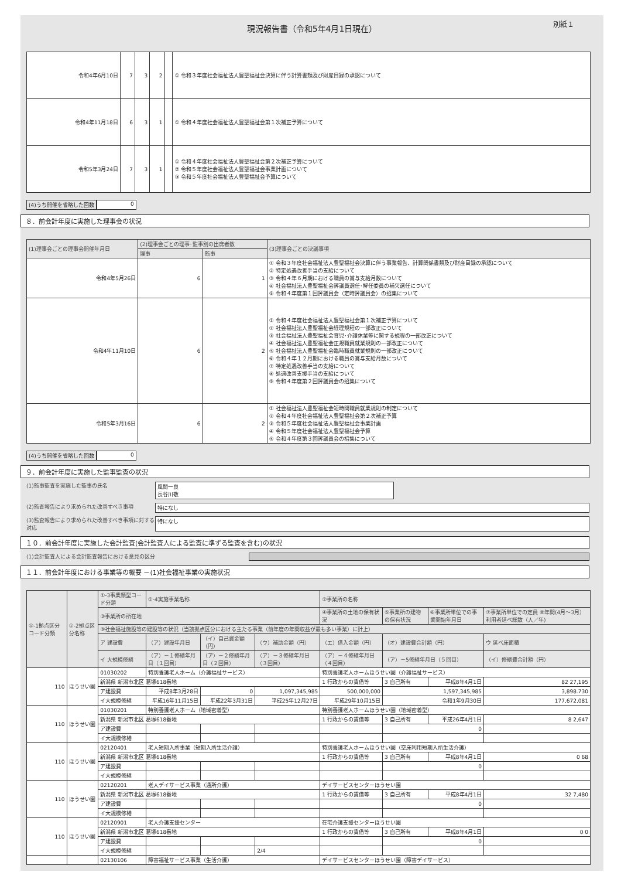現況報告書（令和5年4月1日現在） 別紙１
| 令和4年6月10日 | 7 | 3 | 2 | | ① 令和３年度社会福祉法人豊聖福祉会決算に伴う計算書類及び財産目録の承認について |
| 令和4年11月18日 | 6 | 3 | 1 | | ① 令和４年度社会福祉法人豊聖福祉会第１次補正予算について |
| 令和5年3月24日 | 7 | 3 | 1 | | ① 令和４年度社会福祉法人豊聖福祉会第２次補正予算について ② 令和５年度社会福祉法人豊聖福祉会事業計画について ③ 令和５年度社会福祉法人豊聖福祉会予算について |
(4)うち開催を省略した回数 0
８．前会計年度に実施した理事会の状況
| (1)理事会ごとの理事会開催年月日 | (2)理事会ごとの理事･監事別の出席者数 | | (3)理事会ごとの決議事項 |
| --- | --- | --- | --- |
| | 理事 | 監事 | |
| 令和4年5月26日 | 6 | 1 | ① 令和３年度社会福祉法人豊聖福祉会決算に伴う事業報告、計算関係書類及び財産目録の承認について ② 特定処遇改善手当の支給について ③ 令和４年６月期における職員の賞与支給月数について ④ 社会福祉法人豊聖福祉会評議員選任･解任委員の補欠選任について ⑤ 令和４年度第１回評議員会（定時評議員会）の招集について |
| 令和4年11月10日 | 6 | 2 | ① 令和４年度社会福祉法人豊聖福祉会第１次補正予算について ② 社会福祉法人豊聖福祉会経理規程の一部改正について ③ 社会福祉法人豊聖福祉会育児･介護休業等に関する規程の一部改正について ④ 社会福祉法人豊聖福祉会正規職員就業規則の一部改正について ⑤ 社会福祉法人豊聖福祉会臨時職員就業規則の一部改正について ⑥ 令和４年１２月期における職員の賞与支給月数について ⑦ 特定処遇改善手当の支給について ⑧ 処遇改善支援手当の支給について ⑨ 令和４年度第２回評議員会の招集について |
| 令和5年3月16日 | 6 | 2 | ① 社会福祉法人豊聖福祉会短時間職員就業規則の制定について ② 令和４年度社会福祉法人豊聖福祉会第２次補正予算 ③ 令和５年度社会福祉法人豊聖福祉会事業計画 ④ 令和５年度社会福祉法人豊聖福祉会予算 ⑤ 令和４年度第３回評議員会の招集について |
(4)うち開催を省略した回数 0
９．前会計年度に実施した監事監査の状況
(1)監事監査を実施した監事の氏名 風間一良
長谷川敬
(2)監査報告により求められた改善すべき事項 特になし
(3)監査報告により求められた改善すべき事項に対する対応
特になし
１０．前会計年度に実施した会計監査(会計監査人による監査に準ずる監査を含む)の状況
(1)会計監査人による会計監査報告における意見の区分
１１．前会計年度における事業等の概要 －(1)社会福祉事業の実施状況
| ①-1拠点区分コード分類 | ①-2拠点区分名称 | ①-3事業類型コード分類 | ①-4実施事業名称 | | | ②事業所の名称 | | | |
| --- | --- | --- | --- | --- | --- | --- | --- | --- | --- |
| | | ③事業所の所在地 | | | | ④事業所の土地の保有状況 | ⑤事業所の建物の保有状況 | ⑥事業所単位での事業開始年月日 | ⑦事業所単位での定員 ⑧年間(4月～3月）利用者延べ総数（人／年) |
| | | ⑨社会福祉施設等の建設等の状況（当該拠点区分における主たる事業（前年度の年間収益が最も多い事業）に計上） | | | | | | | |
| | | ア 建設費 | （ア）建設年月日 | （イ）自己資金額（円） | （ウ）補助金額（円） | （エ）借入金額（円） | （オ）建設費合計額（円） | | ウ 延べ床面積 |
| | | イ 大規模修繕 | （ア）－１修繕年月日（１回目） | （ア）－２修繕年月日（２回目） | （ア）－３修繕年月日（３回目） | （ア）－４修繕年月日（４回目） | （ア）－5修繕年月日（５回目） | | （イ）修繕費合計額（円） |
| 110 | ほうせい園 | 01030202 | 特別養護老人ホーム（介護福祉サービス） | | | 特別養護老人ホームほうせい園（介護福祉サービス） | | | |
| | | 新潟県 新潟市北区 葛塚618番地 | | | | 1 行政からの賃借等 | 3 自己所有 | 平成8年4月1日 | 82 27,195 |
| | | ア建設費 | 平成8年3月28日 | 0 | 1,097,345,985 | 500,000,000 | 1,597,345,985 | | 3,898.730 |
| | | イ大規模修繕 | 平成16年11月15日 | 平成22年3月31日 | 平成25年12月27日 | 平成29年10月15日 | 令和1年9月30日 | | 177,672,081 |
| 110 | ほうせい園 | 01030201 | 特別養護老人ホーム（地域密着型） | | | 特別養護老人ホームほうせい園（地域密着型） | | | |
| | | 新潟県 新潟市北区 葛塚618番地 | | | | 1 行政からの賃借等 | 3 自己所有 | 平成26年4月1日 | 8 2,647 |
| | | ア建設費 | | | | | 0 | | |
| | | イ大規模修繕 | | | | | | | |
| 110 | ほうせい園 | 02120401 | 老人短期入所事業（短期入所生活介護） | | | 特別養護老人ホームほうせい園（空床利用短期入所生活介護） | | | |
| | | 新潟県 新潟市北区 葛塚618番地 | | | | 1 行政からの賃借等 | 3 自己所有 | 平成8年4月1日 | 0 68 |
| | | ア建設費 | | | | | 0 | | |
| | | イ大規模修繕 | | | | | | | |
| 110 | ほうせい園 | 02120201 | 老人デイサービス事業（通所介護） | | | デイサービスセンターほうせい園 | | | |
| | | 新潟県 新潟市北区 葛塚618番地 | | | | 1 行政からの賃借等 | 3 自己所有 | 平成8年4月1日 | 32 7,480 |
| | | ア建設費 | | | | | 0 | | |
| | | イ大規模修繕 | | | | | | | |
| 110 | ほうせい園 | 02120901 | 老人介護支援センター | | | 在宅介護支援センターほうせい園 | | | |
| | | 新潟県 新潟市北区 葛塚618番地 | | | | 1 行政からの賃借等 | 3 自己所有 | 平成8年4月1日 | 0 0 |
| | | ア建設費 | | | | | 0 | | |
| | | イ大規模修繕 | | | 2/4 | | | | |
| | | 02130106 | 障害福祉サービス事業（生活介護） | | | デイサービスセンターほうせい園（障害デイサービス） | | | |